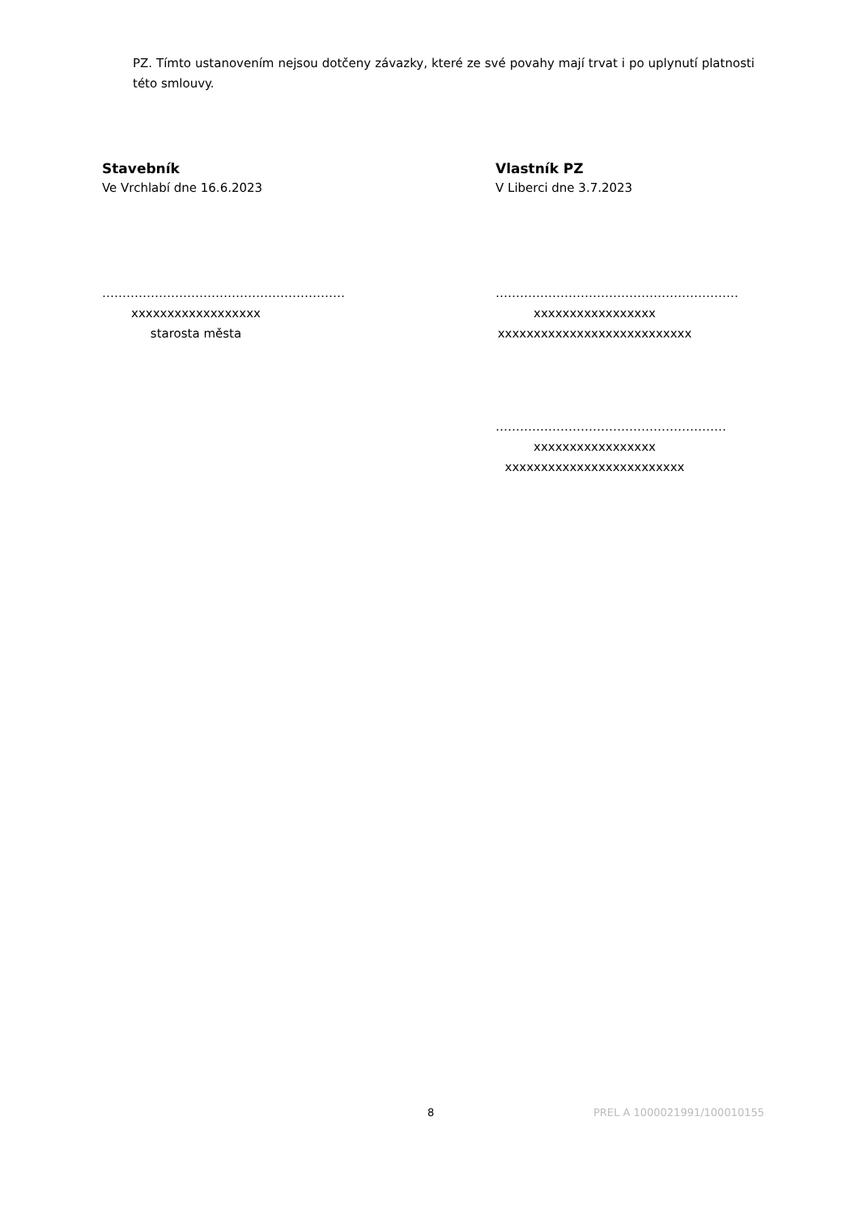PZ. Tímto ustanovením nejsou dotčeny závazky, které ze své povahy mají trvat i po uplynutí platnosti této smlouvy.
Stavebník
Ve Vrchlabí dne 16.6.2023
……………………………………………………
xxxxxxxxxxxxxxxxxx
starosta města
Vlastník PZ
V Liberci dne 3.7.2023
……………………………………………………
xxxxxxxxxxxxxxxxx
xxxxxxxxxxxxxxxxxxxxxxxxxxx
…………………………………………………
xxxxxxxxxxxxxxxxx
xxxxxxxxxxxxxxxxxxxxxxxxx
8 PREL A 1000021991/100010155